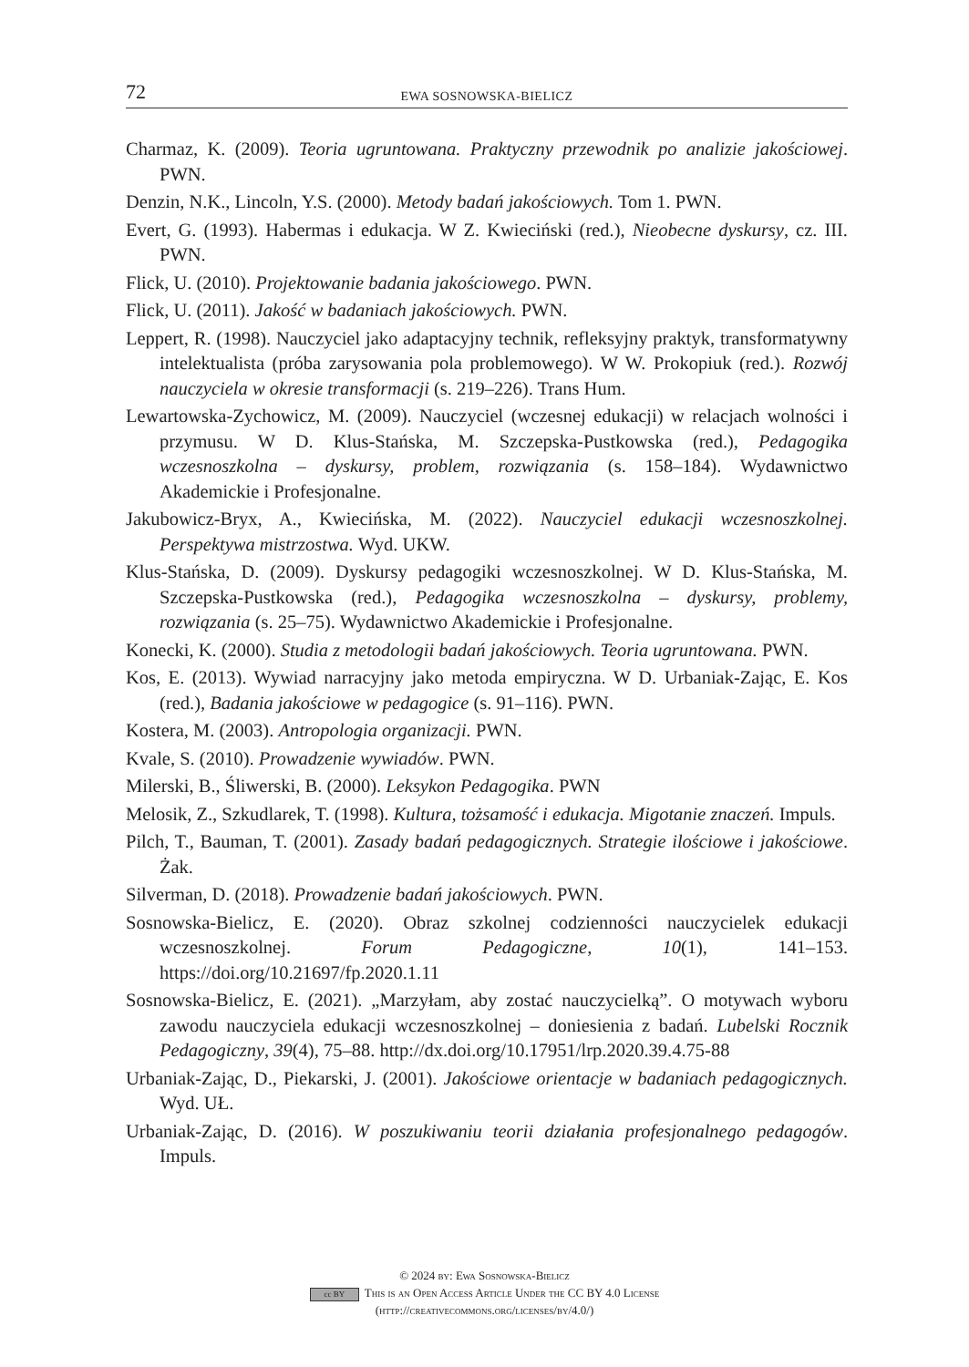72 EWA SOSNOWSKA-BIELICZ
Charmaz, K. (2009). Teoria ugruntowana. Praktyczny przewodnik po analizie jakościowej. PWN.
Denzin, N.K., Lincoln, Y.S. (2000). Metody badań jakościowych. Tom 1. PWN.
Evert, G. (1993). Habermas i edukacja. W Z. Kwieciński (red.), Nieobecne dyskursy, cz. III. PWN.
Flick, U. (2010). Projektowanie badania jakościowego. PWN.
Flick, U. (2011). Jakość w badaniach jakościowych. PWN.
Leppert, R. (1998). Nauczyciel jako adaptacyjny technik, refleksyjny praktyk, transformatywny intelektualista (próba zarysowania pola problemowego). W W. Prokopiuk (red.). Rozwój nauczyciela w okresie transformacji (s. 219–226). Trans Hum.
Lewartowska-Zychowicz, M. (2009). Nauczyciel (wczesnej edukacji) w relacjach wolności i przymusu. W D. Klus-Stańska, M. Szczepska-Pustkowska (red.), Pedagogika wczesnoszkolna – dyskursy, problem, rozwiązania (s. 158–184). Wydawnictwo Akademickie i Profesjonalne.
Jakubowicz-Bryx, A., Kwiecińska, M. (2022). Nauczyciel edukacji wczesnoszkolnej. Perspektywa mistrzostwa. Wyd. UKW.
Klus-Stańska, D. (2009). Dyskursy pedagogiki wczesnoszkolnej. W D. Klus-Stańska, M. Szczepska-Pustkowska (red.), Pedagogika wczesnoszkolna – dyskursy, problemy, rozwiązania (s. 25–75). Wydawnictwo Akademickie i Profesjonalne.
Konecki, K. (2000). Studia z metodologii badań jakościowych. Teoria ugruntowana. PWN.
Kos, E. (2013). Wywiad narracyjny jako metoda empiryczna. W D. Urbaniak-Zając, E. Kos (red.), Badania jakościowe w pedagogice (s. 91–116). PWN.
Kostera, M. (2003). Antropologia organizacji. PWN.
Kvale, S. (2010). Prowadzenie wywiadów. PWN.
Milerski, B., Śliwerski, B. (2000). Leksykon Pedagogika. PWN
Melosik, Z., Szkudlarek, T. (1998). Kultura, tożsamość i edukacja. Migotanie znaczeń. Impuls.
Pilch, T., Bauman, T. (2001). Zasady badań pedagogicznych. Strategie ilościowe i jakościowe. Żak.
Silverman, D. (2018). Prowadzenie badań jakościowych. PWN.
Sosnowska-Bielicz, E. (2020). Obraz szkolnej codzienności nauczycielek edukacji wczesnoszkolnej. Forum Pedagogiczne, 10(1), 141–153. https://doi.org/10.21697/fp.2020.1.11
Sosnowska-Bielicz, E. (2021). „Marzyłam, aby zostać nauczycielką”. O motywach wyboru zawodu nauczyciela edukacji wczesnoszkolnej – doniesienia z badań. Lubelski Rocznik Pedagogiczny, 39(4), 75–88. http://dx.doi.org/10.17951/lrp.2020.39.4.75-88
Urbaniak-Zając, D., Piekarski, J. (2001). Jakościowe orientacje w badaniach pedagogicznych. Wyd. UŁ.
Urbaniak-Zając, D. (2016). W poszukiwaniu teorii działania profesjonalnego pedagogów. Impuls.
© 2024 by: Ewa Sosnowska-Bielicz
cc BY This is an Open Access Article Under the CC BY 4.0 License
(http://creativecommons.org/licenses/by/4.0/)